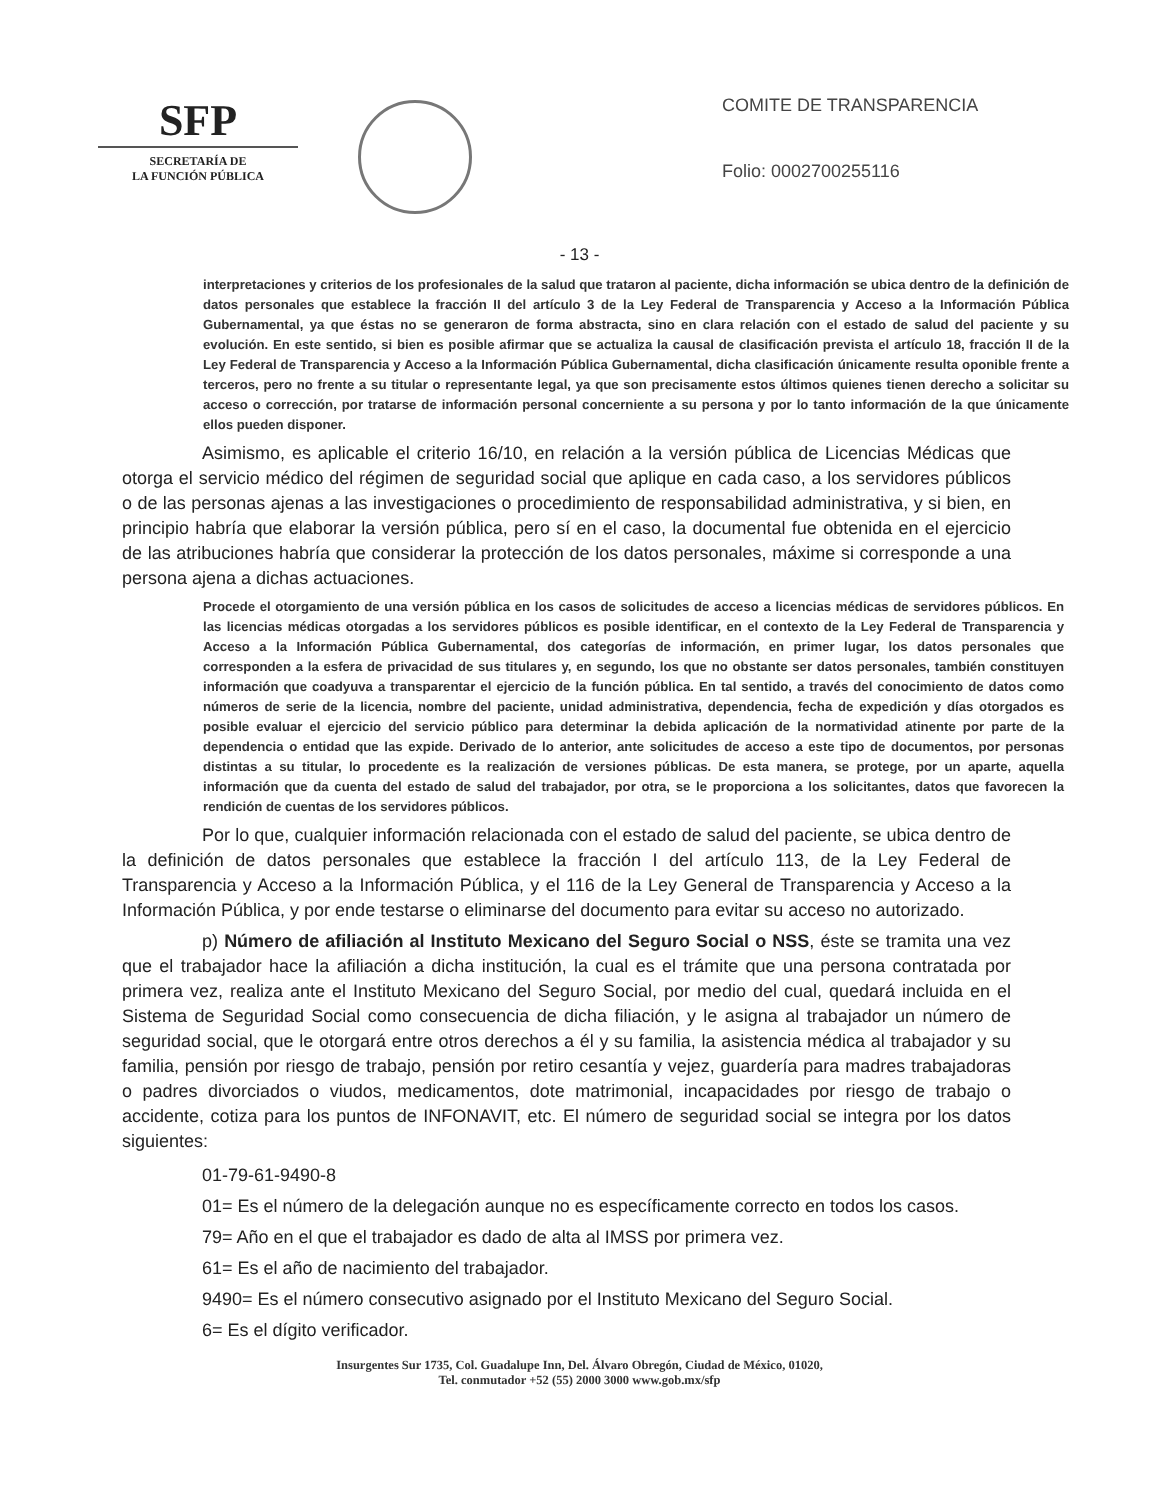SFP
SECRETARÍA DE
LA FUNCIÓN PÚBLICA
COMITE DE TRANSPARENCIA
Folio: 0002700255116
- 13 -
interpretaciones y criterios de los profesionales de la salud que trataron al paciente, dicha información se ubica dentro de la definición de datos personales que establece la fracción II del artículo 3 de la Ley Federal de Transparencia y Acceso a la Información Pública Gubernamental, ya que éstas no se generaron de forma abstracta, sino en clara relación con el estado de salud del paciente y su evolución. En este sentido, si bien es posible afirmar que se actualiza la causal de clasificación prevista el artículo 18, fracción II de la Ley Federal de Transparencia y Acceso a la Información Pública Gubernamental, dicha clasificación únicamente resulta oponible frente a terceros, pero no frente a su titular o representante legal, ya que son precisamente estos últimos quienes tienen derecho a solicitar su acceso o corrección, por tratarse de información personal concerniente a su persona y por lo tanto información de la que únicamente ellos pueden disponer.
Asimismo, es aplicable el criterio 16/10, en relación a la versión pública de Licencias Médicas que otorga el servicio médico del régimen de seguridad social que aplique en cada caso, a los servidores públicos o de las personas ajenas a las investigaciones o procedimiento de responsabilidad administrativa, y si bien, en principio habría que elaborar la versión pública, pero sí en el caso, la documental fue obtenida en el ejercicio de las atribuciones habría que considerar la protección de los datos personales, máxime si corresponde a una persona ajena a dichas actuaciones.
Procede el otorgamiento de una versión pública en los casos de solicitudes de acceso a licencias médicas de servidores públicos. En las licencias médicas otorgadas a los servidores públicos es posible identificar, en el contexto de la Ley Federal de Transparencia y Acceso a la Información Pública Gubernamental, dos categorías de información, en primer lugar, los datos personales que corresponden a la esfera de privacidad de sus titulares y, en segundo, los que no obstante ser datos personales, también constituyen información que coadyuva a transparentar el ejercicio de la función pública. En tal sentido, a través del conocimiento de datos como números de serie de la licencia, nombre del paciente, unidad administrativa, dependencia, fecha de expedición y días otorgados es posible evaluar el ejercicio del servicio público para determinar la debida aplicación de la normatividad atinente por parte de la dependencia o entidad que las expide. Derivado de lo anterior, ante solicitudes de acceso a este tipo de documentos, por personas distintas a su titular, lo procedente es la realización de versiones públicas. De esta manera, se protege, por un aparte, aquella información que da cuenta del estado de salud del trabajador, por otra, se le proporciona a los solicitantes, datos que favorecen la rendición de cuentas de los servidores públicos.
Por lo que, cualquier información relacionada con el estado de salud del paciente, se ubica dentro de la definición de datos personales que establece la fracción I del artículo 113, de la Ley Federal de Transparencia y Acceso a la Información Pública, y el 116 de la Ley General de Transparencia y Acceso a la Información Pública, y por ende testarse o eliminarse del documento para evitar su acceso no autorizado.
p) Número de afiliación al Instituto Mexicano del Seguro Social o NSS, éste se tramita una vez que el trabajador hace la afiliación a dicha institución, la cual es el trámite que una persona contratada por primera vez, realiza ante el Instituto Mexicano del Seguro Social, por medio del cual, quedará incluida en el Sistema de Seguridad Social como consecuencia de dicha filiación, y le asigna al trabajador un número de seguridad social, que le otorgará entre otros derechos a él y su familia, la asistencia médica al trabajador y su familia, pensión por riesgo de trabajo, pensión por retiro cesantía y vejez, guardería para madres trabajadoras o padres divorciados o viudos, medicamentos, dote matrimonial, incapacidades por riesgo de trabajo o accidente, cotiza para los puntos de INFONAVIT, etc. El número de seguridad social se integra por los datos siguientes:
01-79-61-9490-8
01= Es el número de la delegación aunque no es específicamente correcto en todos los casos.
79= Año en el que el trabajador es dado de alta al IMSS por primera vez.
61= Es el año de nacimiento del trabajador.
9490= Es el número consecutivo asignado por el Instituto Mexicano del Seguro Social.
6= Es el dígito verificador.
Insurgentes Sur 1735, Col. Guadalupe Inn, Del. Álvaro Obregón, Ciudad de México, 01020,
Tel. conmutador +52 (55) 2000 3000 www.gob.mx/sfp